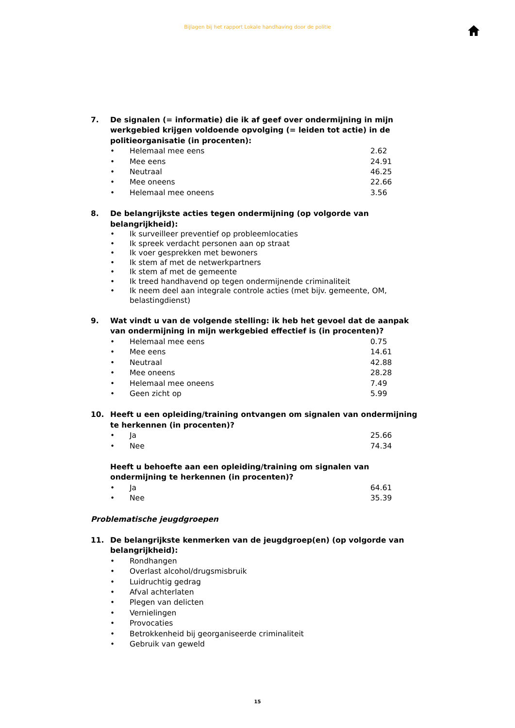Bijlagen bij het rapport Lokale handhaving door de politie
7. De signalen (= informatie) die ik af geef over ondermijning in mijn werkgebied krijgen voldoende opvolging (= leiden tot actie) in de politieorganisatie (in procenten):
• Helemaal mee eens 2.62
• Mee eens 24.91
• Neutraal 46.25
• Mee oneens 22.66
• Helemaal mee oneens 3.56
8. De belangrijkste acties tegen ondermijning (op volgorde van belangrijkheid):
• Ik surveilleer preventief op probleemlocaties
• Ik spreek verdacht personen aan op straat
• Ik voer gesprekken met bewoners
• Ik stem af met de netwerkpartners
• Ik stem af met de gemeente
• Ik treed handhavend op tegen ondermijnende criminaliteit
• Ik neem deel aan integrale controle acties (met bijv. gemeente, OM, belastingdienst)
9. Wat vindt u van de volgende stelling: ik heb het gevoel dat de aanpak van ondermijning in mijn werkgebied effectief is (in procenten)?
• Helemaal mee eens 0.75
• Mee eens 14.61
• Neutraal 42.88
• Mee oneens 28.28
• Helemaal mee oneens 7.49
• Geen zicht op 5.99
10. Heeft u een opleiding/training ontvangen om signalen van ondermijning te herkennen (in procenten)?
• Ja 25.66
• Nee 74.34
Heeft u behoefte aan een opleiding/training om signalen van ondermijning te herkennen (in procenten)?
• Ja 64.61
• Nee 35.39
Problematische jeugdgroepen
11. De belangrijkste kenmerken van de jeugdgroep(en) (op volgorde van belangrijkheid):
• Rondhangen
• Overlast alcohol/drugsmisbruik
• Luidruchtig gedrag
• Afval achterlaten
• Plegen van delicten
• Vernielingen
• Provocaties
• Betrokkenheid bij georganiseerde criminaliteit
• Gebruik van geweld
15